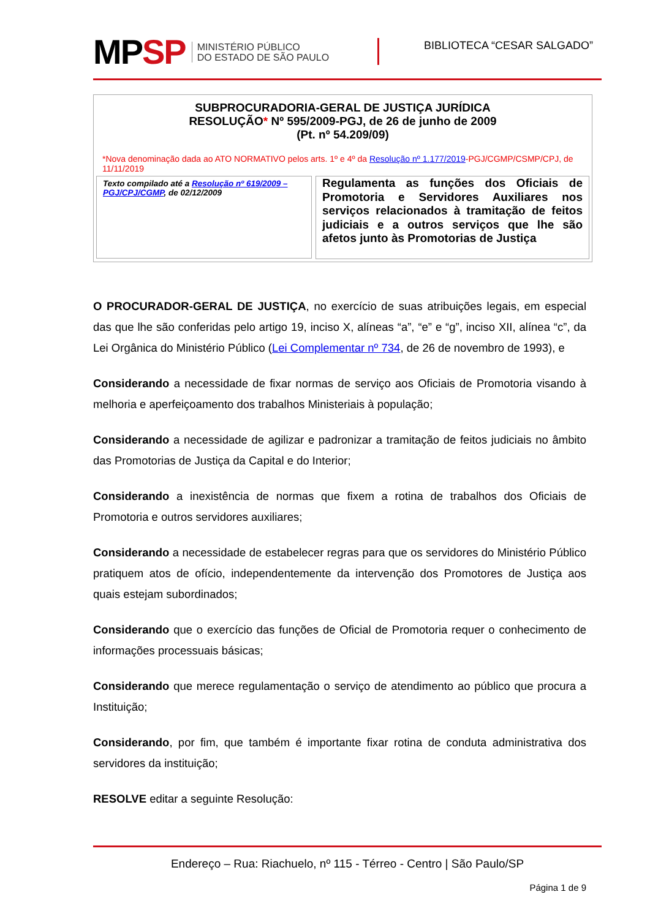MPSP
MINISTÉRIO PÚBLICO
DO ESTADO DE SÃO PAULO
BIBLIOTECA “CESAR SALGADO”
SUBPROCURADORIA-GERAL DE JUSTIÇA JURÍDICA
RESOLUÇÃO* Nº 595/2009-PGJ, de 26 de junho de 2009
(Pt. nº 54.209/09)
*Nova denominação dada ao ATO NORMATIVO pelos arts. 1º e 4º da Resolução nº 1.177/2019-PGJ/CGMP/CSMP/CPJ, de 11/11/2019
Texto compilado até a Resolução nº 619/2009 – PGJ/CPJ/CGMP, de 02/12/2009
Regulamenta as funções dos Oficiais de Promotoria e Servidores Auxiliares nos serviços relacionados à tramitação de feitos judiciais e a outros serviços que lhe são afetos junto às Promotorias de Justiça
O PROCURADOR-GERAL DE JUSTIÇA, no exercício de suas atribuições legais, em especial das que lhe são conferidas pelo artigo 19, inciso X, alíneas “a”, “e” e “g”, inciso XII, alínea “c”, da Lei Orgânica do Ministério Público (Lei Complementar nº 734, de 26 de novembro de 1993), e
Considerando a necessidade de fixar normas de serviço aos Oficiais de Promotoria visando à melhoria e aperfeiçoamento dos trabalhos Ministeriais à população;
Considerando a necessidade de agilizar e padronizar a tramitação de feitos judiciais no âmbito das Promotorias de Justiça da Capital e do Interior;
Considerando a inexistência de normas que fixem a rotina de trabalhos dos Oficiais de Promotoria e outros servidores auxiliares;
Considerando a necessidade de estabelecer regras para que os servidores do Ministério Público pratiquem atos de ofício, independentemente da intervenção dos Promotores de Justiça aos quais estejam subordinados;
Considerando que o exercício das funções de Oficial de Promotoria requer o conhecimento de informações processuais básicas;
Considerando que merece regulamentação o serviço de atendimento ao público que procura a Instituição;
Considerando, por fim, que também é importante fixar rotina de conduta administrativa dos servidores da instituição;
RESOLVE editar a seguinte Resolução:
Endereço – Rua: Riachuelo, nº 115 - Térreo - Centro | São Paulo/SP
Página 1 de 9